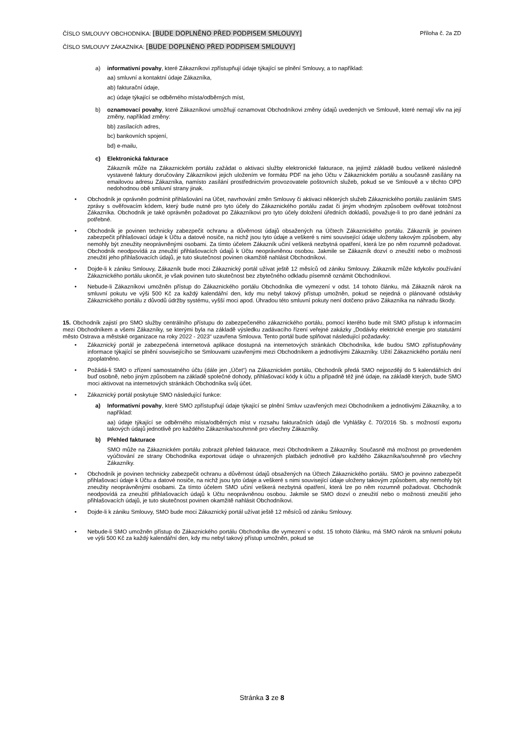ČÍSLO SMLOUVY OBCHODNÍKA: [BUDE DOPLNĚNO PŘED PODPISEM SMLOUVY] Příloha č. 2a ZD
ČÍSLO SMLOUVY ZÁKAZNÍKA: [BUDE DOPLNĚNO PŘED PODPISEM SMLOUVY]
a) informativní povahy, které Zákazníkovi zpřístupňují údaje týkající se plnění Smlouvy, a to například:
aa) smluvní a kontaktní údaje Zákazníka,
ab) fakturační údaje,
ac) údaje týkající se odběrného místa/odběrných míst,
b) oznamovací povahy, které Zákazníkovi umožňují oznamovat Obchodníkovi změny údajů uvedených ve Smlouvě, které nemají vliv na její změny, například změny:
bb) zasílacích adres,
bc) bankovních spojení,
bd) e-mailu,
c) Elektronická fakturace
Zákazník může na Zákaznickém portálu zažádat o aktivaci služby elektronické fakturace, na jejímž základě budou veškeré následně vystavené faktury doručovány Zákazníkovi jejich uložením ve formátu PDF na jeho Účtu v Zákaznickém portálu a současně zasílány na emailovou adresu Zákazníka, namísto zasílání prostřednictvím provozovatele poštovních služeb, pokud se ve Smlouvě a v těchto OPD nedohodnou obě smluvní strany jinak.
• Obchodník je oprávněn podmínit přihlašování na Účet, navrhování změn Smlouvy či aktivaci některých služeb Zákaznického portálu zasláním SMS zprávy s ověřovacím kódem, který bude nutné pro tyto účely do Zákaznického portálu zadat či jiným vhodným způsobem ověřovat totožnost Zákazníka. Obchodník je také oprávněn požadovat po Zákazníkovi pro tyto účely doložení úředních dokladů, považuje-li to pro dané jednání za potřebné.
• Obchodník je povinen technicky zabezpečit ochranu a důvěrnost údajů obsažených na Účtech Zákaznického portálu. Zákazník je povinen zabezpečit přihlašovací údaje k Účtu a datové nosiče, na nichž jsou tyto údaje a veškeré s nimi související údaje uloženy takovým způsobem, aby nemohly být zneužity neoprávněnými osobami. Za tímto účelem Zákazník učiní veškerá nezbytná opatření, která lze po něm rozumně požadovat. Obchodník neodpovídá za zneužití přihlašovacích údajů k Účtu neoprávněnou osobou. Jakmile se Zákazník dozví o zneužití nebo o možnosti zneužití jeho přihlašovacích údajů, je tuto skutečnost povinen okamžitě nahlásit Obchodníkovi.
• Dojde-li k zániku Smlouvy, Zákazník bude moci Zákaznický portál užívat ještě 12 měsíců od zániku Smlouvy. Zákazník může kdykoliv používání Zákaznického portálu ukončit, je však povinen tuto skutečnost bez zbytečného odkladu písemně oznámit Obchodníkovi.
• Nebude-li Zákazníkovi umožněn přístup do Zákaznického portálu Obchodníka dle vymezení v odst. 14 tohoto článku, má Zákazník nárok na smluvní pokutu ve výši 500 Kč za každý kalendářní den, kdy mu nebyl takový přístup umožněn, pokud se nejedná o plánované odstávky Zákaznického portálu z důvodů údržby systému, vyšší moci apod. Úhradou této smluvní pokuty není dotčeno právo Zákazníka na náhradu škody.
15. Obchodník zajistí pro SMO služby centrálního přístupu do zabezpečeného zákaznického portálu, pomocí kterého bude mít SMO přístup k informacím mezi Obchodníkem a všemi Zákazníky, se kterými byla na základě výsledku zadávacího řízení veřejné zakázky „Dodávky elektrické energie pro statutární město Ostrava a městské organizace na roky 2022 - 2023“ uzavřena Smlouva. Tento portál bude splňovat následující požadavky:
• Zákaznický portál je zabezpečená internetová aplikace dostupná na internetových stránkách Obchodníka, kde budou SMO zpřístupňovány informace týkající se plnění souvisejícího se Smlouvami uzavřenými mezi Obchodníkem a jednotlivými Zákazníky. Užití Zákaznického portálu není zpoplatněno.
• Požádá-li SMO o zřízení samostatného účtu (dále jen „Účet“) na Zákaznickém portálu, Obchodník předá SMO nejpozději do 5 kalendářních dní buď osobně, nebo jiným způsobem na základě společné dohody, přihlašovací kódy k účtu a případně též jiné údaje, na základě kterých, bude SMO moci aktivovat na internetových stránkách Obchodníka svůj účet.
• Zákaznický portál poskytuje SMO následující funkce:
a) Informativní povahy, které SMO zpřístupňují údaje týkající se plnění Smluv uzavřených mezi Obchodníkem a jednotlivými Zákazníky, a to například:
aa) údaje týkající se odběrného místa/odběrných míst v rozsahu fakturačních údajů dle Vyhlášky č. 70/2016 Sb. s možností exportu takových údajů jednotlivě pro každého Zákazníka/souhrnně pro všechny Zákazníky.
b) Přehled fakturace
SMO může na Zákaznickém portálu zobrazit přehled fakturace, mezi Obchodníkem a Zákazníky. Současně má možnost po provedeném vyúčtování ze strany Obchodníka exportovat údaje o uhrazených platbách jednotlivě pro každého Zákazníka/souhrnně pro všechny Zákazníky.
• Obchodník je povinen technicky zabezpečit ochranu a důvěrnost údajů obsažených na Účtech Zákaznického portálu. SMO je povinno zabezpečit přihlašovací údaje k Účtu a datové nosiče, na nichž jsou tyto údaje a veškeré s nimi související údaje uloženy takovým způsobem, aby nemohly být zneužity neoprávněnými osobami. Za tímto účelem SMO učiní veškerá nezbytná opatření, která lze po něm rozumně požadovat. Obchodník neodpovídá za zneužití přihlašovacích údajů k Účtu neoprávněnou osobou. Jakmile se SMO dozví o zneužití nebo o možnosti zneužití jeho přihlašovacích údajů, je tuto skutečnost povinen okamžitě nahlásit Obchodníkovi.
• Dojde-li k zániku Smlouvy, SMO bude moci Zákaznický portál užívat ještě 12 měsíců od zániku Smlouvy.
• Nebude-li SMO umožněn přístup do Zákaznického portálu Obchodníka dle vymezení v odst. 15 tohoto článku, má SMO nárok na smluvní pokutu ve výši 500 Kč za každý kalendářní den, kdy mu nebyl takový přístup umožněn, pokud se
Stránka 3 ze 8